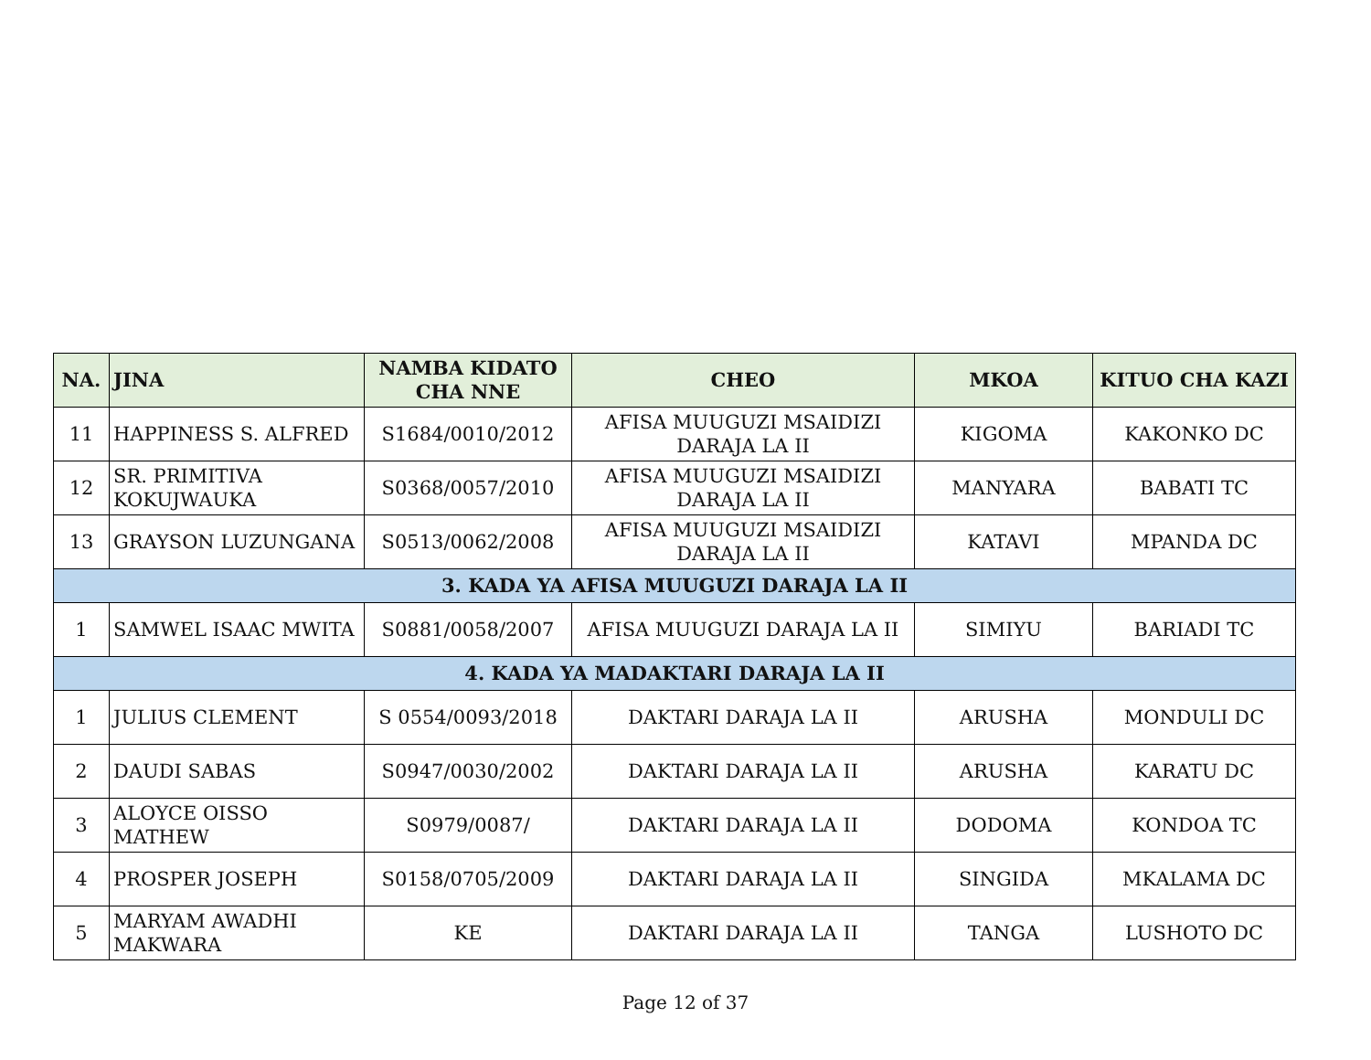| NA. | JINA | NAMBA KIDATO CHA NNE | CHEO | MKOA | KITUO CHA KAZI |
| --- | --- | --- | --- | --- | --- |
| 11 | HAPPINESS S. ALFRED | S1684/0010/2012 | AFISA MUUGUZI MSAIDIZI DARAJA LA II | KIGOMA | KAKONKO DC |
| 12 | SR. PRIMITIVA KOKUJWAUKA | S0368/0057/2010 | AFISA MUUGUZI MSAIDIZI DARAJA LA II | MANYARA | BABATI TC |
| 13 | GRAYSON LUZUNGANA | S0513/0062/2008 | AFISA MUUGUZI MSAIDIZI DARAJA LA II | KATAVI | MPANDA DC |
| 3. KADA YA AFISA MUUGUZI DARAJA LA II | | | | | |
| 1 | SAMWEL ISAAC MWITA | S0881/0058/2007 | AFISA MUUGUZI DARAJA LA II | SIMIYU | BARIADI TC |
| 4. KADA YA MADAKTARI DARAJA LA II | | | | | |
| 1 | JULIUS CLEMENT | S 0554/0093/2018 | DAKTARI DARAJA LA II | ARUSHA | MONDULI DC |
| 2 | DAUDI SABAS | S0947/0030/2002 | DAKTARI DARAJA LA II | ARUSHA | KARATU DC |
| 3 | ALOYCE OISSO MATHEW | S0979/0087/ | DAKTARI DARAJA LA II | DODOMA | KONDOA TC |
| 4 | PROSPER JOSEPH | S0158/0705/2009 | DAKTARI DARAJA LA II | SINGIDA | MKALAMA DC |
| 5 | MARYAM AWADHI MAKWARA | KE | DAKTARI DARAJA LA II | TANGA | LUSHOTO DC |
Page 12 of 37